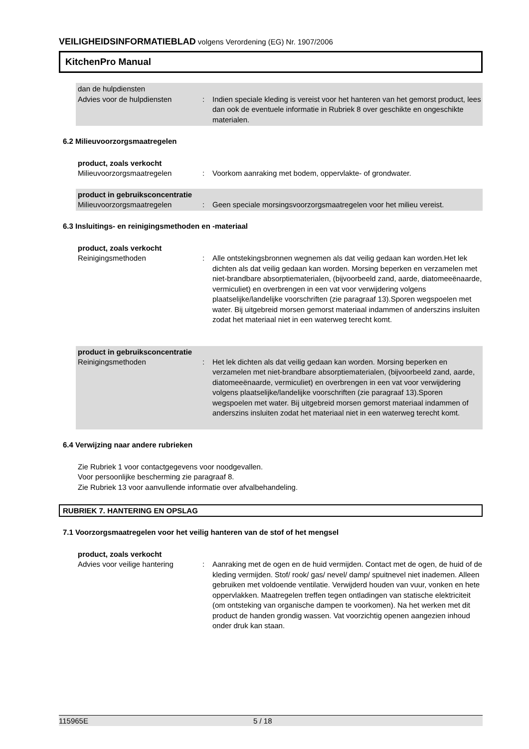VEILIGHEIDSINFORMATIEBLAD volgens Verordening (EG) Nr. 1907/2006
KitchenPro Manual
dan de hulpdiensten
Advies voor de hulpdiensten : Indien speciale kleding is vereist voor het hanteren van het gemorst product, lees dan ook de eventuele informatie in Rubriek 8 over geschikte en ongeschikte materialen.
6.2 Milieuvoorzorgsmaatregelen
product, zoals verkocht
Milieuvoorzorgsmaatregelen : Voorkom aanraking met bodem, oppervlakte- of grondwater.
product in gebruiksconcentratie
Milieuvoorzorgsmaatregelen : Geen speciale morsingsvoorzorgsmaatregelen voor het milieu vereist.
6.3 Insluitings- en reinigingsmethoden en -materiaal
product, zoals verkocht
Reinigingsmethoden : Alle ontstekingsbronnen wegnemen als dat veilig gedaan kan worden.Het lek dichten als dat veilig gedaan kan worden. Morsing beperken en verzamelen met niet-brandbare absorptiematerialen, (bijvoorbeeld zand, aarde, diatomeeënaarde, vermiculiet) en overbrengen in een vat voor verwijdering volgens plaatselijke/landelijke voorschriften (zie paragraaf 13).Sporen wegspoelen met water. Bij uitgebreid morsen gemorst materiaal indammen of anderszins insluiten zodat het materiaal niet in een waterweg terecht komt.
product in gebruiksconcentratie
Reinigingsmethoden : Het lek dichten als dat veilig gedaan kan worden. Morsing beperken en verzamelen met niet-brandbare absorptiematerialen, (bijvoorbeeld zand, aarde, diatomeeënaarde, vermiculiet) en overbrengen in een vat voor verwijdering volgens plaatselijke/landelijke voorschriften (zie paragraaf 13).Sporen wegspoelen met water. Bij uitgebreid morsen gemorst materiaal indammen of anderszins insluiten zodat het materiaal niet in een waterweg terecht komt.
6.4 Verwijzing naar andere rubrieken
Zie Rubriek 1 voor contactgegevens voor noodgevallen.
Voor persoonlijke bescherming zie paragraaf 8.
Zie Rubriek 13 voor aanvullende informatie over afvalbehandeling.
RUBRIEK 7. HANTERING EN OPSLAG
7.1 Voorzorgsmaatregelen voor het veilig hanteren van de stof of het mengsel
product, zoals verkocht
Advies voor veilige hantering
: Aanraking met de ogen en de huid vermijden. Contact met de ogen, de huid of de kleding vermijden. Stof/ rook/ gas/ nevel/ damp/ spuitnevel niet inademen. Alleen gebruiken met voldoende ventilatie. Verwijderd houden van vuur, vonken en hete oppervlakken. Maatregelen treffen tegen ontladingen van statische elektriciteit (om ontsteking van organische dampen te voorkomen). Na het werken met dit product de handen grondig wassen. Vat voorzichtig openen aangezien inhoud onder druk kan staan.
115965E 5 / 18